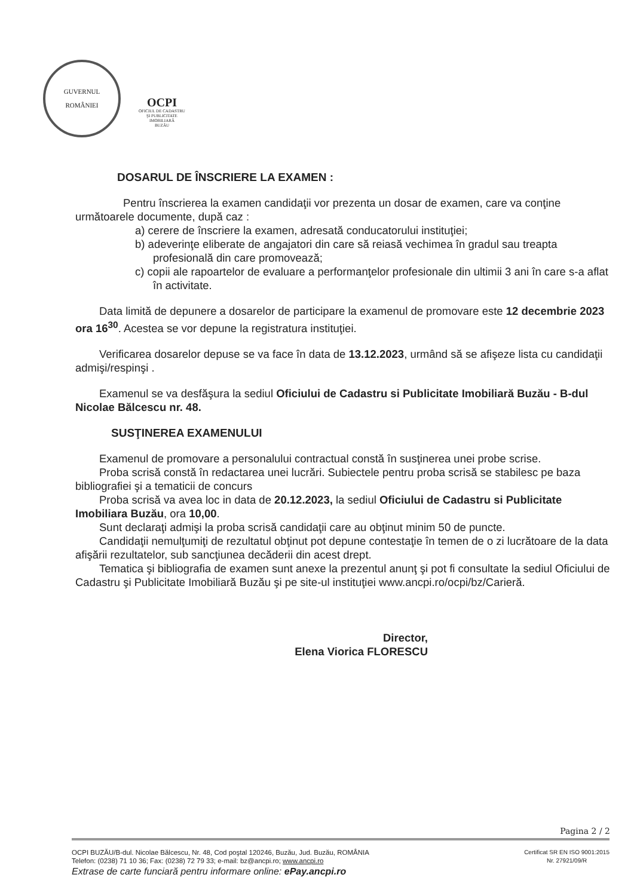GUVERNUL
ROMÂNIEI
OCPI
OFICIUL DE CADASTRU
ŞI PUBLICITATE
IMOBILIARĂ
BUZĂU
DOSARUL DE ÎNSCRIERE LA EXAMEN :
Pentru înscrierea la examen candidaţii vor prezenta un dosar de examen, care va conţine următoarele documente, după caz :
a) cerere de înscriere la examen, adresată conducatorului instituţiei;
b) adeverinţe eliberate de angajatori din care să reiasă vechimea în gradul sau treapta profesională din care promovează;
c) copii ale rapoartelor de evaluare a performanţelor profesionale din ultimii 3 ani în care s-a aflat în activitate.
Data limită de depunere a dosarelor de participare la examenul de promovare este 12 decembrie 2023 ora 16<sup>30</sup>. Acestea se vor depune la registratura instituţiei.
Verificarea dosarelor depuse se va face în data de 13.12.2023, urmând să se afişeze lista cu candidaţii admişi/respinşi .
Examenul se va desfăşura la sediul Oficiului de Cadastru si Publicitate Imobiliară Buzău - B-dul Nicolae Bălcescu nr. 48.
SUSŢINEREA EXAMENULUI
Examenul de promovare a personalului contractual constă în susţinerea unei probe scrise.
Proba scrisă constă în redactarea unei lucrări. Subiectele pentru proba scrisă se stabilesc pe baza bibliografiei şi a tematicii de concurs
Proba scrisă va avea loc in data de 20.12.2023, la sediul Oficiului de Cadastru si Publicitate Imobiliara Buzău, ora 10,00.
Sunt declaraţi admişi la proba scrisă candidaţii care au obţinut minim 50 de puncte.
Candidaţii nemulţumiţi de rezultatul obţinut pot depune contestaţie în temen de o zi lucrătoare de la data afişării rezultatelor, sub sancţiunea decăderii din acest drept.
Tematica şi bibliografia de examen sunt anexe la prezentul anunţ şi pot fi consultate la sediul Oficiului de Cadastru şi Publicitate Imobiliară Buzău şi pe site-ul instituţiei www.ancpi.ro/ocpi/bz/Carieră.
Director,
Elena Viorica FLORESCU
Pagina 2 / 2
OCPI BUZĂU/B-dul. Nicolae Bălcescu, Nr. 48, Cod poştal 120246, Buzău, Jud. Buzău, ROMÂNIA
Telefon: (0238) 71 10 36; Fax: (0238) 72 79 33; e-mail: bz@ancpi.ro; www.ancpi.ro
Certificat SR EN ISO 9001:2015
Nr. 27921/09/R
Extrase de carte funciară pentru informare online: ePay.ancpi.ro